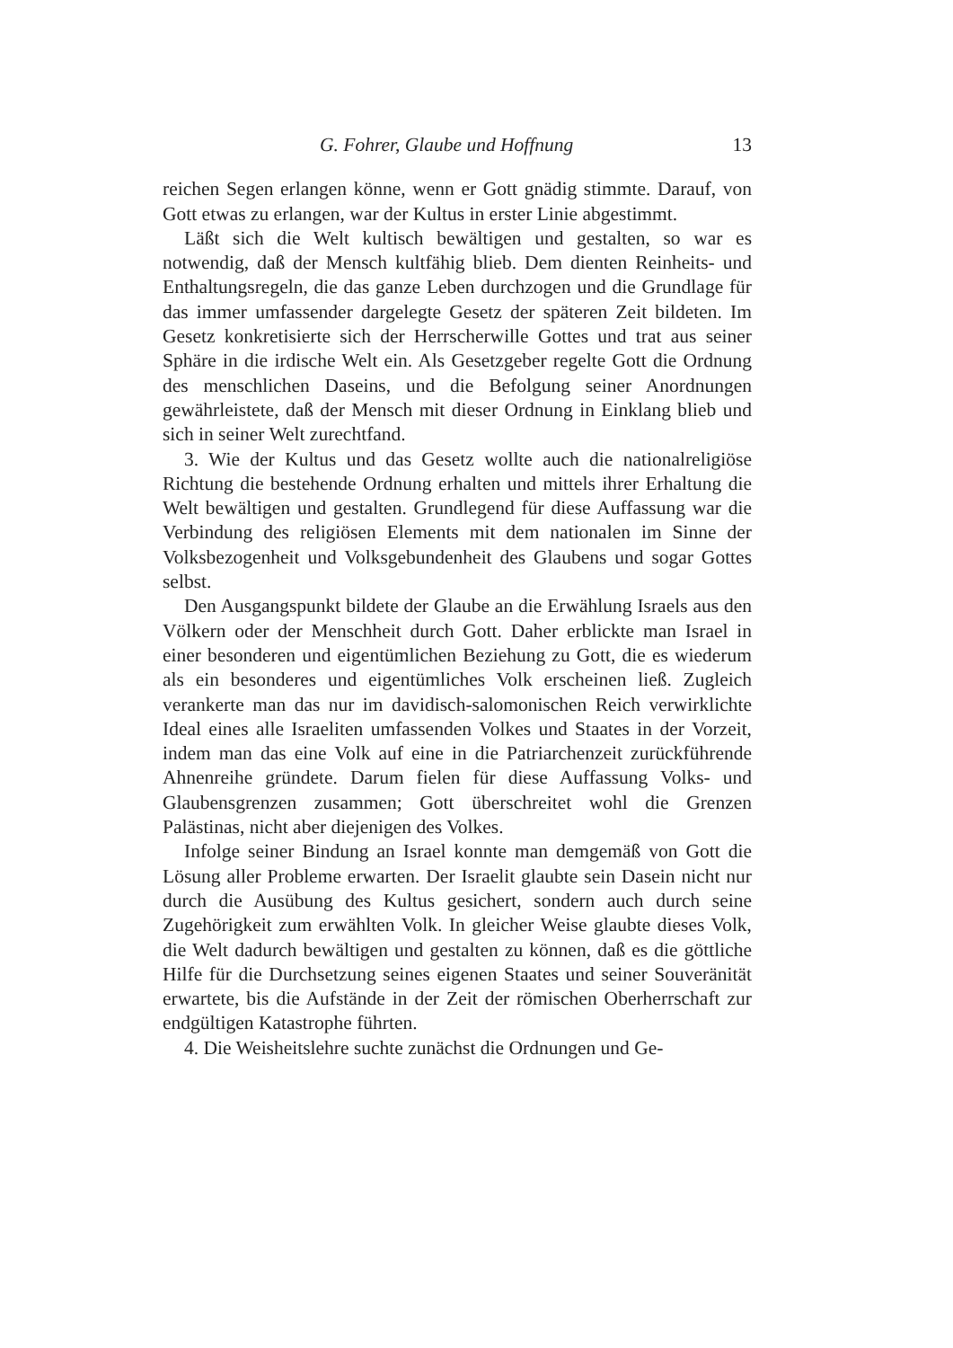G. Fohrer, Glaube und Hoffnung 13
reichen Segen erlangen könne, wenn er Gott gnädig stimmte. Darauf, von Gott etwas zu erlangen, war der Kultus in erster Linie abgestimmt.
Läßt sich die Welt kultisch bewältigen und gestalten, so war es notwendig, daß der Mensch kultfähig blieb. Dem dienten Reinheits- und Enthaltungsregeln, die das ganze Leben durchzogen und die Grundlage für das immer umfassender dargelegte Gesetz der späteren Zeit bildeten. Im Gesetz konkretisierte sich der Herrscherwille Gottes und trat aus seiner Sphäre in die irdische Welt ein. Als Gesetzgeber regelte Gott die Ordnung des menschlichen Daseins, und die Befolgung seiner Anordnungen gewährleistete, daß der Mensch mit dieser Ordnung in Einklang blieb und sich in seiner Welt zurechtfand.
3. Wie der Kultus und das Gesetz wollte auch die nationalreligiöse Richtung die bestehende Ordnung erhalten und mittels ihrer Erhaltung die Welt bewältigen und gestalten. Grundlegend für diese Auffassung war die Verbindung des religiösen Elements mit dem nationalen im Sinne der Volksbezogenheit und Volksgebundenheit des Glaubens und sogar Gottes selbst.
Den Ausgangspunkt bildete der Glaube an die Erwählung Israels aus den Völkern oder der Menschheit durch Gott. Daher erblickte man Israel in einer besonderen und eigentümlichen Beziehung zu Gott, die es wiederum als ein besonderes und eigentümliches Volk erscheinen ließ. Zugleich verankerte man das nur im davidisch-salomonischen Reich verwirklichte Ideal eines alle Israeliten umfassenden Volkes und Staates in der Vorzeit, indem man das eine Volk auf eine in die Patriarchenzeit zurückführende Ahnenreihe gründete. Darum fielen für diese Auffassung Volks- und Glaubensgrenzen zusammen; Gott überschreitet wohl die Grenzen Palästinas, nicht aber diejenigen des Volkes.
Infolge seiner Bindung an Israel konnte man demgemäß von Gott die Lösung aller Probleme erwarten. Der Israelit glaubte sein Dasein nicht nur durch die Ausübung des Kultus gesichert, sondern auch durch seine Zugehörigkeit zum erwählten Volk. In gleicher Weise glaubte dieses Volk, die Welt dadurch bewältigen und gestalten zu können, daß es die göttliche Hilfe für die Durchsetzung seines eigenen Staates und seiner Souveränität erwartete, bis die Aufstände in der Zeit der römischen Oberherrschaft zur endgültigen Katastrophe führten.
4. Die Weisheitslehre suchte zunächst die Ordnungen und Ge-